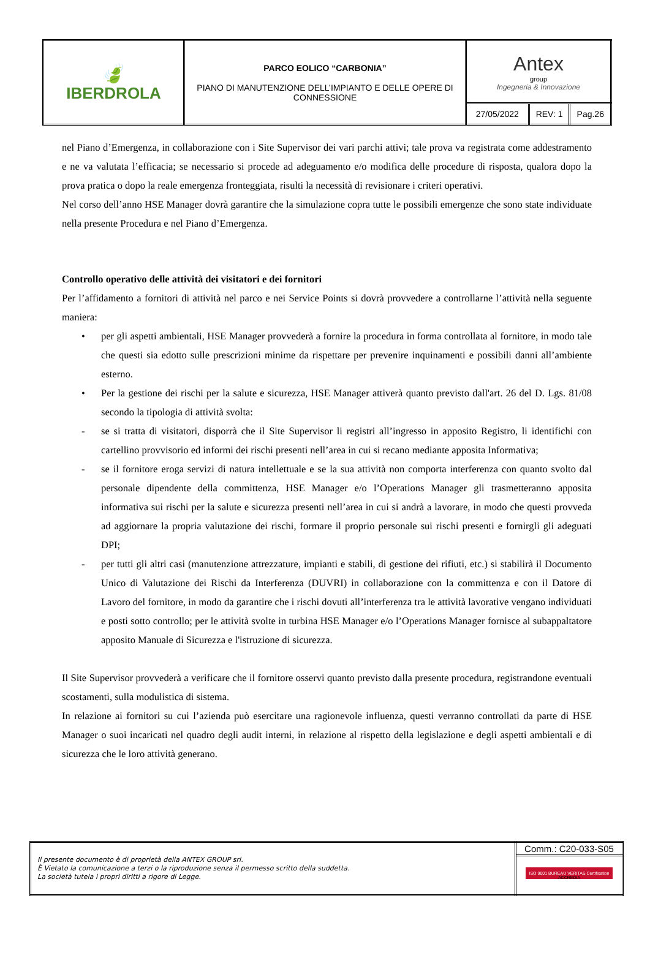| 🍃 IBERDROLA | PARCO EOLICO “CARBONIA” PIANO DI MANUTENZIONE DELL’IMPIANTO E DELLE OPERE DI CONNESSIONE | Antex group Ingegneria & Innovazione | | |
| | | 27/05/2022 | REV: 1 | Pag.26 |
nel Piano d’Emergenza, in collaborazione con i Site Supervisor dei vari parchi attivi; tale prova va registrata come addestramento e ne va valutata l’efficacia; se necessario si procede ad adeguamento e/o modifica delle procedure di risposta, qualora dopo la prova pratica o dopo la reale emergenza fronteggiata, risulti la necessità di revisionare i criteri operativi.
Nel corso dell’anno HSE Manager dovrà garantire che la simulazione copra tutte le possibili emergenze che sono state individuate nella presente Procedura e nel Piano d’Emergenza.
Controllo operativo delle attività dei visitatori e dei fornitori
Per l’affidamento a fornitori di attività nel parco e nei Service Points si dovrà provvedere a controllarne l’attività nella seguente maniera:
• per gli aspetti ambientali, HSE Manager provvederà a fornire la procedura in forma controllata al fornitore, in modo tale che questi sia edotto sulle prescrizioni minime da rispettare per prevenire inquinamenti e possibili danni all’ambiente esterno.
• Per la gestione dei rischi per la salute e sicurezza, HSE Manager attiverà quanto previsto dall'art. 26 del D. Lgs. 81/08 secondo la tipologia di attività svolta:
- se si tratta di visitatori, disporrà che il Site Supervisor li registri all’ingresso in apposito Registro, li identifichi con cartellino provvisorio ed informi dei rischi presenti nell’area in cui si recano mediante apposita Informativa;
- se il fornitore eroga servizi di natura intellettuale e se la sua attività non comporta interferenza con quanto svolto dal personale dipendente della committenza, HSE Manager e/o l’Operations Manager gli trasmetteranno apposita informativa sui rischi per la salute e sicurezza presenti nell’area in cui si andrà a lavorare, in modo che questi provveda ad aggiornare la propria valutazione dei rischi, formare il proprio personale sui rischi presenti e fornirgli gli adeguati DPI;
- per tutti gli altri casi (manutenzione attrezzature, impianti e stabili, di gestione dei rifiuti, etc.) si stabilirà il Documento Unico di Valutazione dei Rischi da Interferenza (DUVRI) in collaborazione con la committenza e con il Datore di Lavoro del fornitore, in modo da garantire che i rischi dovuti all’interferenza tra le attività lavorative vengano individuati e posti sotto controllo; per le attività svolte in turbina HSE Manager e/o l’Operations Manager fornisce al subappaltatore apposito Manuale di Sicurezza e l'istruzione di sicurezza.
Il Site Supervisor provvederà a verificare che il fornitore osservi quanto previsto dalla presente procedura, registrandone eventuali scostamenti, sulla modulistica di sistema.
In relazione ai fornitori su cui l’azienda può esercitare una ragionevole influenza, questi verranno controllati da parte di HSE Manager o suoi incaricati nel quadro degli audit interni, in relazione al rispetto della legislazione e degli aspetti ambientali e di sicurezza che le loro attività generano.
| Il presente documento è di proprietà della ANTEX GROUP srl. È Vietato la comunicazione a terzi o la riproduzione senza il permesso scritto della suddetta. La società tutela i propri diritti a rigore di Legge. | Comm.: C20-033-S05 |
| | ISO 9001 BUREAU VERITAS Certification ACCREDIA |